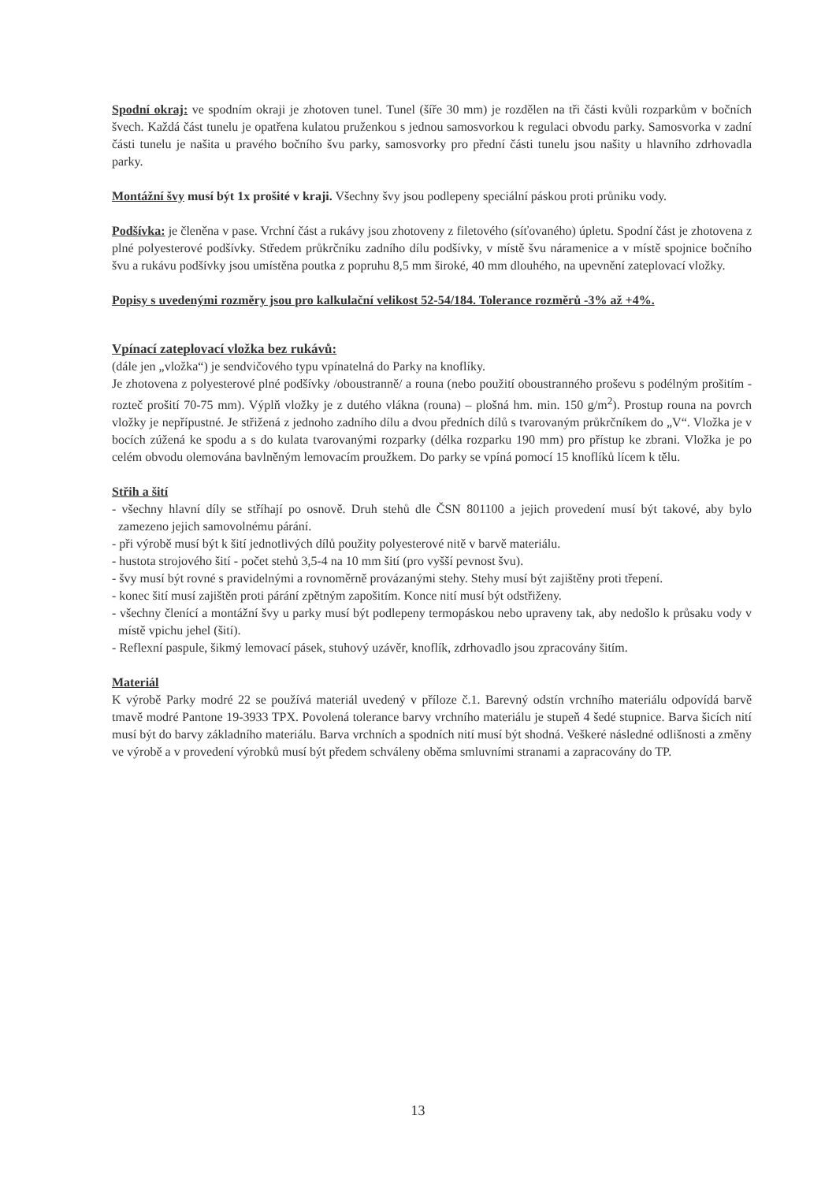Spodní okraj: ve spodním okraji je zhotoven tunel. Tunel (šíře 30 mm) je rozdělen na tři části kvůli rozparkům v bočních švech. Každá část tunelu je opatřena kulatou pruženkou s jednou samosvorkou k regulaci obvodu parky. Samosvorka v zadní části tunelu je našita u pravého bočního švu parky, samosvorky pro přední části tunelu jsou našity u hlavního zdrhovadla parky.
Montážní švy musí být 1x prošité v kraji. Všechny švy jsou podlepeny speciální páskou proti průniku vody.
Podšívka: je členěna v pase. Vrchní část a rukávy jsou zhotoveny z filetového (síťovaného) úpletu. Spodní část je zhotovena z plné polyesterové podšívky. Středem průkrčníku zadního dílu podšívky, v místě švu náramenice a v místě spojnice bočního švu a rukávu podšívky jsou umístěna poutka z popruhu 8,5 mm široké, 40 mm dlouhého, na upevnění zateplovací vložky.
Popisy s uvedenými rozměry jsou pro kalkulační velikost 52-54/184. Tolerance rozměrů -3% až +4%.
Vpínací zateplovací vložka bez rukávů:
(dále jen „vložka“) je sendvičového typu vpínatelná do Parky na knoflíky.
Je zhotovena z polyesterové plné podšívky /oboustranně/ a rouna (nebo použití oboustranného proševu s podélným prošitím - rozteč prošití 70-75 mm). Výplň vložky je z dutého vlákna (rouna) – plošná hm. min. 150 g/m<sup>2</sup>). Prostup rouna na povrch vložky je nepřípustné. Je střižená z jednoho zadního dílu a dvou předních dílů s tvarovaným průkrčníkem do „V“. Vložka je v bocích zúžená ke spodu a s do kulata tvarovanými rozparky (délka rozparku 190 mm) pro přístup ke zbrani. Vložka je po celém obvodu olemována bavlněným lemovacím proužkem. Do parky se vpíná pomocí 15 knoflíků lícem k tělu.
Střih a šití
- všechny hlavní díly se stříhají po osnově. Druh stehů dle ČSN 801100 a jejich provedení musí být takové, aby bylo zamezeno jejich samovolnému párání.
- při výrobě musí být k šití jednotlivých dílů použity polyesterové nitě v barvě materiálu.
- hustota strojového šití - počet stehů 3,5-4 na 10 mm šití (pro vyšší pevnost švu).
- švy musí být rovné s pravidelnými a rovnoměrně provázanými stehy. Stehy musí být zajištěny proti třepení.
- konec šití musí zajištěn proti párání zpětným zapošitím. Konce nití musí být odstřiženy.
- všechny členící a montážní švy u parky musí být podlepeny termopáskou nebo upraveny tak, aby nedošlo k průsaku vody v místě vpichu jehel (šití).
- Reflexní paspule, šikmý lemovací pásek, stuhový uzávěr, knoflík, zdrhovadlo jsou zpracovány šitím.
Materiál
K výrobě Parky modré 22 se používá materiál uvedený v příloze č.1. Barevný odstín vrchního materiálu odpovídá barvě tmavě modré Pantone 19-3933 TPX. Povolená tolerance barvy vrchního materiálu je stupeň 4 šedé stupnice. Barva šicích nití musí být do barvy základního materiálu. Barva vrchních a spodních nití musí být shodná. Veškeré následné odlišnosti a změny ve výrobě a v provedení výrobků musí být předem schváleny oběma smluvními stranami a zapracovány do TP.
13